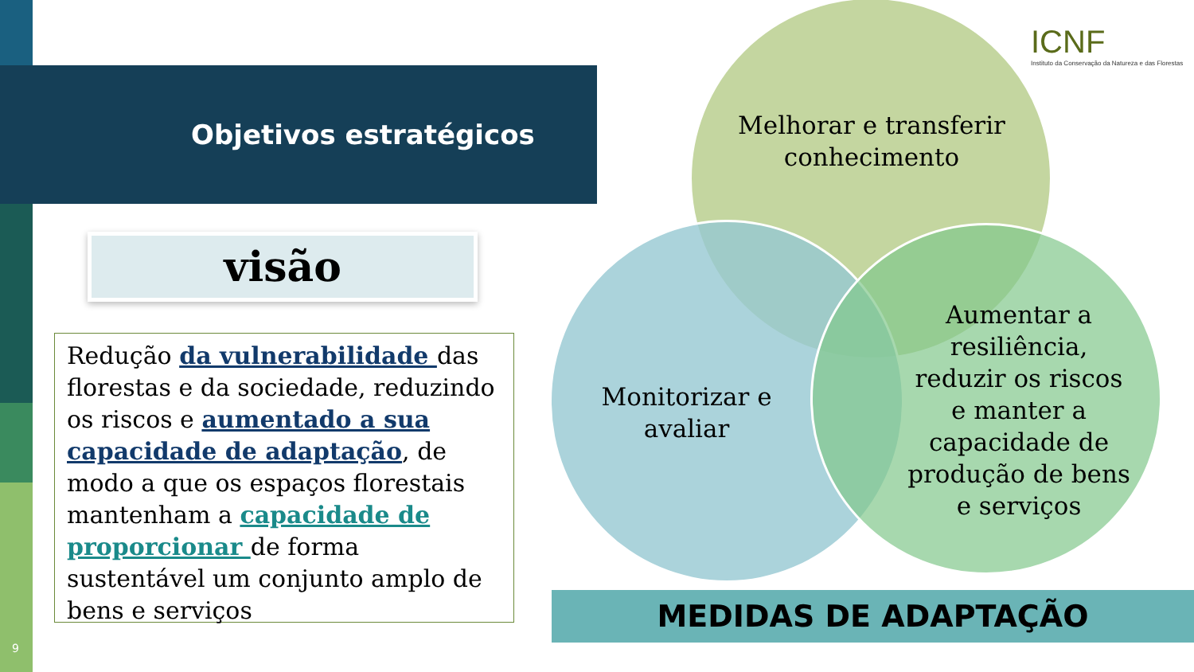Objetivos estratégicos
ICNF
Instituto da Conservação da Natureza e das Florestas
visão
Redução da vulnerabilidade das florestas e da sociedade, reduzindo os riscos e aumentado a sua capacidade de adaptação, de modo a que os espaços florestais mantenham a capacidade de proporcionar de forma sustentável um conjunto amplo de bens e serviços
Melhorar e transferir conhecimento
Monitorizar e avaliar
Aumentar a resiliência, reduzir os riscos e manter a capacidade de produção de bens e serviços
MEDIDAS DE ADAPTAÇÃO
9